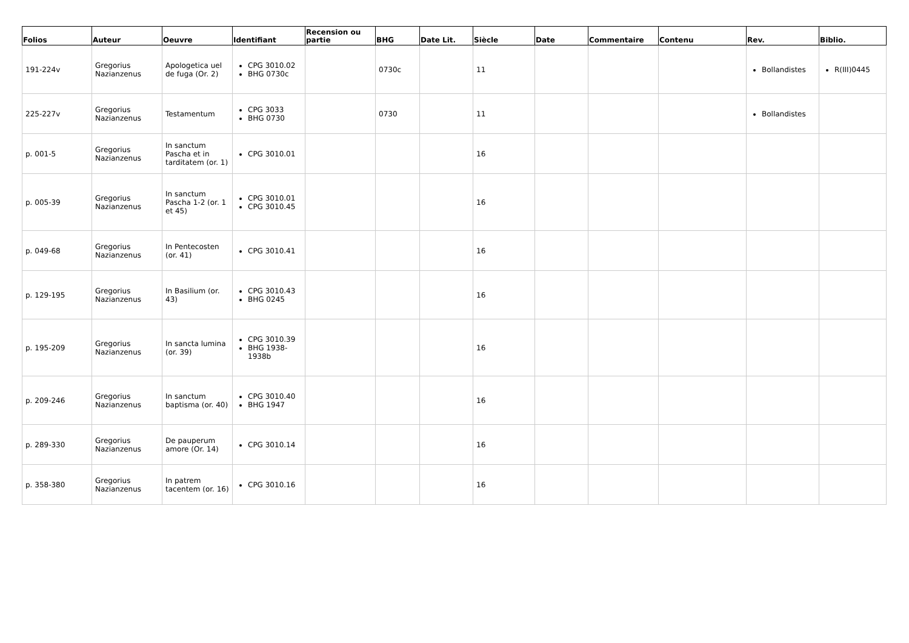| Folios | Auteur | Oeuvre | Identifiant | Recension ou partie | BHG | Date Lit. | Siècle | Date | Commentaire | Contenu | Rev. | Biblio. |
| --- | --- | --- | --- | --- | --- | --- | --- | --- | --- | --- | --- | --- |
| 191-224v | Gregorius Nazianzenus | Apologetica uel de fuga (Or. 2) | CPG 3010.02 BHG 0730c | | 0730c | | 11 | | | | Bollandistes | R(III)0445 |
| 225-227v | Gregorius Nazianzenus | Testamentum | CPG 3033 BHG 0730 | | 0730 | | 11 | | | | Bollandistes | |
| p. 001-5 | Gregorius Nazianzenus | In sanctum Pascha et in tarditatem (or. 1) | CPG 3010.01 | | | | 16 | | | | | |
| p. 005-39 | Gregorius Nazianzenus | In sanctum Pascha 1-2 (or. 1 et 45) | CPG 3010.01 CPG 3010.45 | | | | 16 | | | | | |
| p. 049-68 | Gregorius Nazianzenus | In Pentecosten (or. 41) | CPG 3010.41 | | | | 16 | | | | | |
| p. 129-195 | Gregorius Nazianzenus | In Basilium (or. 43) | CPG 3010.43 BHG 0245 | | | | 16 | | | | | |
| p. 195-209 | Gregorius Nazianzenus | In sancta lumina (or. 39) | CPG 3010.39 BHG 1938-1938b | | | | 16 | | | | | |
| p. 209-246 | Gregorius Nazianzenus | In sanctum baptisma (or. 40) | CPG 3010.40 BHG 1947 | | | | 16 | | | | | |
| p. 289-330 | Gregorius Nazianzenus | De pauperum amore (Or. 14) | CPG 3010.14 | | | | 16 | | | | | |
| p. 358-380 | Gregorius Nazianzenus | In patrem tacentem (or. 16) | CPG 3010.16 | | | | 16 | | | | | |